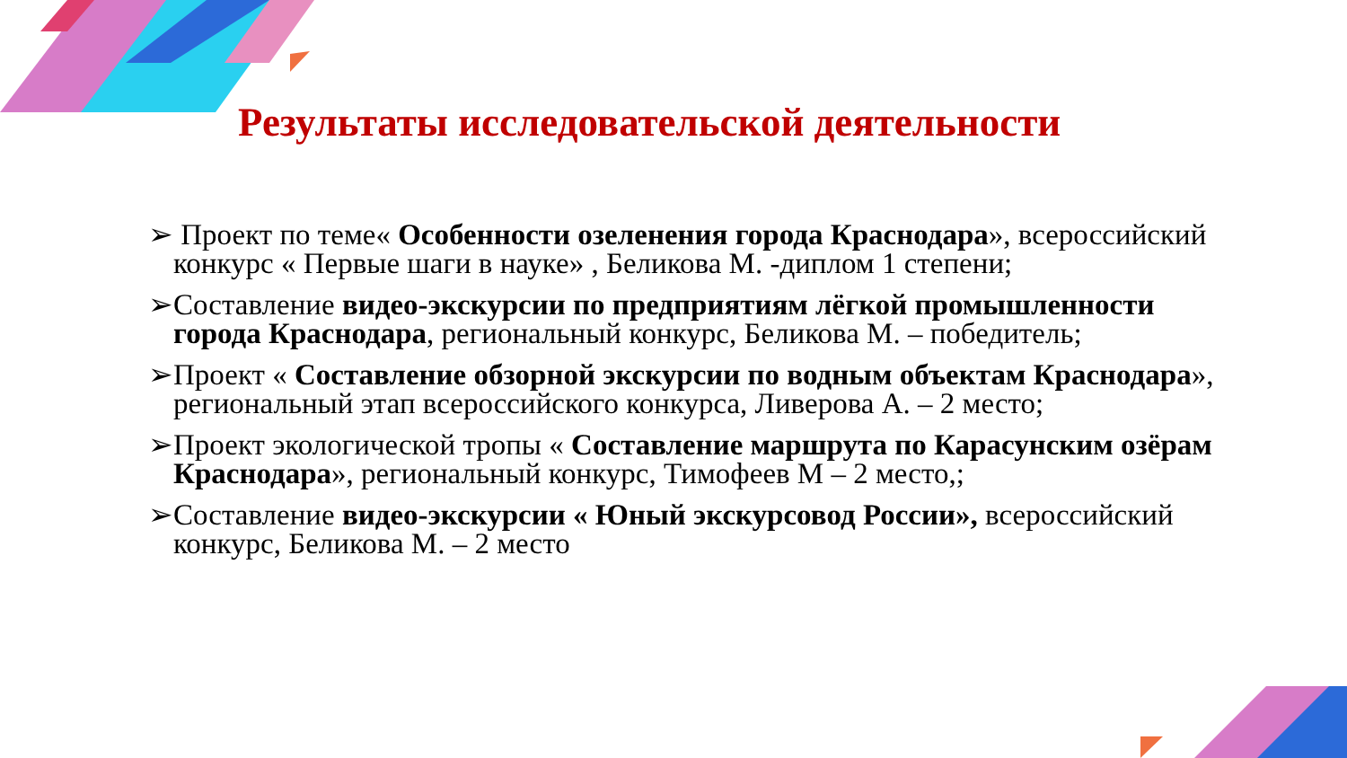Результаты исследовательской деятельности
➢ Проект по теме« Особенности озеленения города Краснодара», всероссийский конкурс « Первые шаги в науке» , Беликова М. -диплом 1 степени;
➢Составление видео-экскурсии по предприятиям лёгкой промышленности города Краснодара, региональный конкурс, Беликова М. – победитель;
➢Проект « Составление обзорной экскурсии по водным объектам Краснодара», региональный этап всероссийского конкурса, Ливерова А. – 2 место;
➢Проект экологической тропы « Составление маршрута по Карасунским озёрам Краснодара», региональный конкурс, Тимофеев М – 2 место,;
➢Составление видео-экскурсии « Юный экскурсовод России», всероссийский конкурс, Беликова М. – 2 место